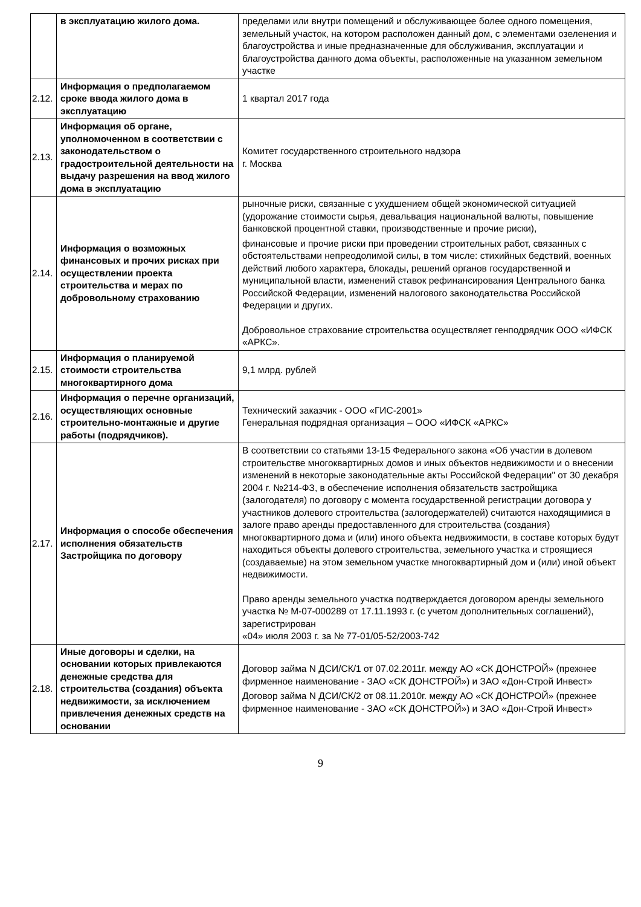| | в эксплуатацию жилого дома. | пределами или внутри помещений и обслуживающее более одного помещения, земельный участок, на котором расположен данный дом, с элементами озеленения и благоустройства и иные предназначенные для обслуживания, эксплуатации и благоустройства данного дома объекты, расположенные на указанном земельном участке |
| 2.12. | Информация о предполагаемом сроке ввода жилого дома в эксплуатацию | 1 квартал 2017 года |
| 2.13. | Информация об органе, уполномоченном в соответствии с законодательством о градостроительной деятельности на выдачу разрешения на ввод жилого дома в эксплуатацию | Комитет государственного строительного надзора г. Москва |
| 2.14. | Информация о возможных финансовых и прочих рисках при осуществлении проекта строительства и мерах по добровольному страхованию | рыночные риски, связанные с ухудшением общей экономической ситуацией (удорожание стоимости сырья, девальвация национальной валюты, повышение банковской процентной ставки, производственные и прочие риски), финансовые и прочие риски при проведении строительных работ, связанных с обстоятельствами непреодолимой силы, в том числе: стихийных бедствий, военных действий любого характера, блокады, решений органов государственной и муниципальной власти, изменений ставок рефинансирования Центрального банка Российской Федерации, изменений налогового законодательства Российской Федерации и других. Добровольное страхование строительства осуществляет генподрядчик ООО «ИФСК «АРКС». |
| 2.15. | Информация о планируемой стоимости строительства многоквартирного дома | 9,1 млрд. рублей |
| 2.16. | Информация о перечне организаций, осуществляющих основные строительно-монтажные и другие работы (подрядчиков). | Технический заказчик - ООО «ГИС-2001» Генеральная подрядная организация – ООО «ИФСК «АРКС» |
| 2.17. | Информация о способе обеспечения исполнения обязательств Застройщика по договору | В соответствии со статьями 13-15 Федерального закона «Об участии в долевом строительстве многоквартирных домов и иных объектов недвижимости и о внесении изменений в некоторые законодательные акты Российской Федерации" от 30 декабря 2004 г. №214-ФЗ, в обеспечение исполнения обязательств застройщика (залогодателя) по договору с момента государственной регистрации договора у участников долевого строительства (залогодержателей) считаются находящимися в залоге право аренды предоставленного для строительства (создания) многоквартирного дома и (или) иного объекта недвижимости, в составе которых будут находиться объекты долевого строительства, земельного участка и строящиеся (создаваемые) на этом земельном участке многоквартирный дом и (или) иной объект недвижимости. Право аренды земельного участка подтверждается договором аренды земельного участка № М-07-000289 от 17.11.1993 г. (с учетом дополнительных соглашений), зарегистрирован «04» июля 2003 г. за № 77-01/05-52/2003-742 |
| 2.18. | Иные договоры и сделки, на основании которых привлекаются денежные средства для строительства (создания) объекта недвижимости, за исключением привлечения денежных средств на основании | Договор займа N ДСИ/СК/1 от 07.02.2011г. между АО «СК ДОНСТРОЙ» (прежнее фирменное наименование - ЗАО «СК ДОНСТРОЙ») и ЗАО «Дон-Строй Инвест» Договор займа N ДСИ/СК/2 от 08.11.2010г. между АО «СК ДОНСТРОЙ» (прежнее фирменное наименование - ЗАО «СК ДОНСТРОЙ») и ЗАО «Дон-Строй Инвест» |
9